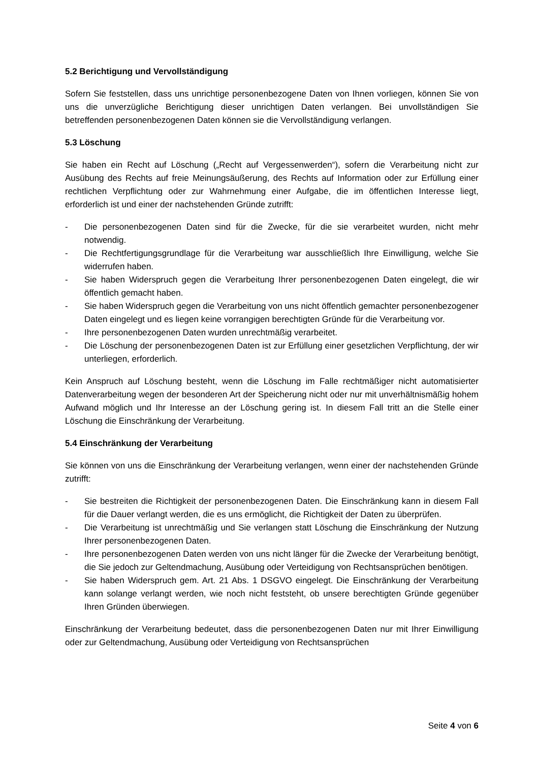5.2 Berichtigung und Vervollständigung
Sofern Sie feststellen, dass uns unrichtige personenbezogene Daten von Ihnen vorliegen, können Sie von uns die unverzügliche Berichtigung dieser unrichtigen Daten verlangen. Bei unvollständigen Sie betreffenden personenbezogenen Daten können sie die Vervollständigung verlangen.
5.3 Löschung
Sie haben ein Recht auf Löschung („Recht auf Vergessenwerden“), sofern die Verarbeitung nicht zur Ausübung des Rechts auf freie Meinungsäußerung, des Rechts auf Information oder zur Erfüllung einer rechtlichen Verpflichtung oder zur Wahrnehmung einer Aufgabe, die im öffentlichen Interesse liegt, erforderlich ist und einer der nachstehenden Gründe zutrifft:
- Die personenbezogenen Daten sind für die Zwecke, für die sie verarbeitet wurden, nicht mehr notwendig.
- Die Rechtfertigungsgrundlage für die Verarbeitung war ausschließlich Ihre Einwilligung, welche Sie widerrufen haben.
- Sie haben Widerspruch gegen die Verarbeitung Ihrer personenbezogenen Daten eingelegt, die wir öffentlich gemacht haben.
- Sie haben Widerspruch gegen die Verarbeitung von uns nicht öffentlich gemachter personenbezogener Daten eingelegt und es liegen keine vorrangigen berechtigten Gründe für die Verarbeitung vor.
- Ihre personenbezogenen Daten wurden unrechtmäßig verarbeitet.
- Die Löschung der personenbezogenen Daten ist zur Erfüllung einer gesetzlichen Verpflichtung, der wir unterliegen, erforderlich.
Kein Anspruch auf Löschung besteht, wenn die Löschung im Falle rechtmäßiger nicht automatisierter Datenverarbeitung wegen der besonderen Art der Speicherung nicht oder nur mit unverhältnismäßig hohem Aufwand möglich und Ihr Interesse an der Löschung gering ist. In diesem Fall tritt an die Stelle einer Löschung die Einschränkung der Verarbeitung.
5.4 Einschränkung der Verarbeitung
Sie können von uns die Einschränkung der Verarbeitung verlangen, wenn einer der nachstehenden Gründe zutrifft:
- Sie bestreiten die Richtigkeit der personenbezogenen Daten. Die Einschränkung kann in diesem Fall für die Dauer verlangt werden, die es uns ermöglicht, die Richtigkeit der Daten zu überprüfen.
- Die Verarbeitung ist unrechtmäßig und Sie verlangen statt Löschung die Einschränkung der Nutzung Ihrer personenbezogenen Daten.
- Ihre personenbezogenen Daten werden von uns nicht länger für die Zwecke der Verarbeitung benötigt, die Sie jedoch zur Geltendmachung, Ausübung oder Verteidigung von Rechtsansprüchen benötigen.
- Sie haben Widerspruch gem. Art. 21 Abs. 1 DSGVO eingelegt. Die Einschränkung der Verarbeitung kann solange verlangt werden, wie noch nicht feststeht, ob unsere berechtigten Gründe gegenüber Ihren Gründen überwiegen.
Einschränkung der Verarbeitung bedeutet, dass die personenbezogenen Daten nur mit Ihrer Einwilligung oder zur Geltendmachung, Ausübung oder Verteidigung von Rechtsansprüchen
Seite 4 von 6